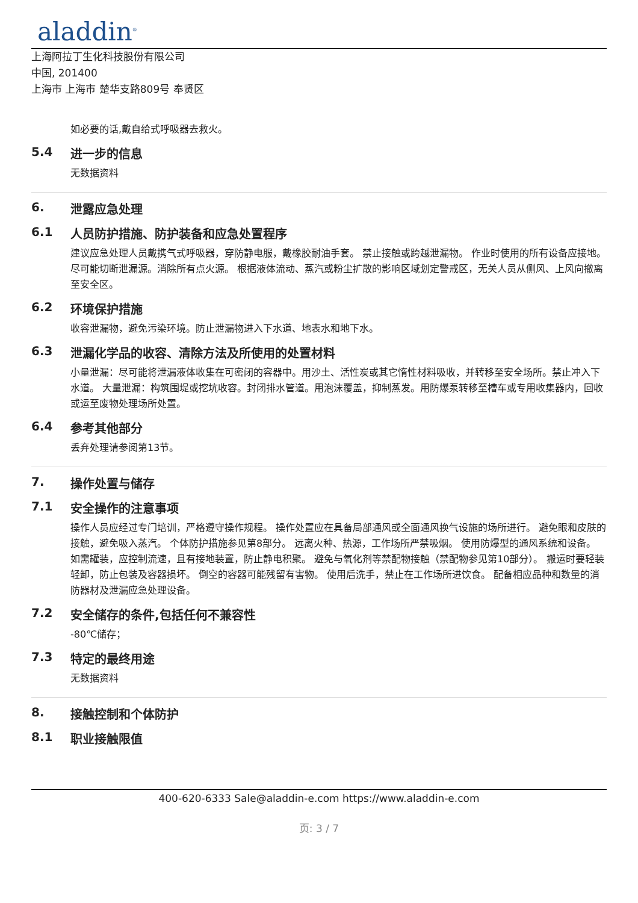aladdin<sup>®</sup>
上海阿拉丁生化科技股份有限公司
中国, 201400
上海市 上海市 楚华支路809号 奉贤区
如必要的话,戴自给式呼吸器去救火。
5.4 进一步的信息
无数据资料
6. 泄露应急处理
6.1 人员防护措施、防护装备和应急处置程序
建议应急处理人员戴携气式呼吸器，穿防静电服，戴橡胶耐油手套。 禁止接触或跨越泄漏物。 作业时使用的所有设备应接地。 尽可能切断泄漏源。消除所有点火源。 根据液体流动、蒸汽或粉尘扩散的影响区域划定警戒区，无关人员从侧风、上风向撤离至安全区。
6.2 环境保护措施
收容泄漏物，避免污染环境。防止泄漏物进入下水道、地表水和地下水。
6.3 泄漏化学品的收容、清除方法及所使用的处置材料
小量泄漏：尽可能将泄漏液体收集在可密闭的容器中。用沙土、活性炭或其它惰性材料吸收，并转移至安全场所。禁止冲入下水道。 大量泄漏：构筑围堤或挖坑收容。封闭排水管道。用泡沫覆盖，抑制蒸发。用防爆泵转移至槽车或专用收集器内，回收或运至废物处理场所处置。
6.4 参考其他部分
丢弃处理请参阅第13节。
7. 操作处置与储存
7.1 安全操作的注意事项
操作人员应经过专门培训，严格遵守操作规程。 操作处置应在具备局部通风或全面通风换气设施的场所进行。 避免眼和皮肤的接触，避免吸入蒸汽。 个体防护措施参见第8部分。 远离火种、热源，工作场所严禁吸烟。 使用防爆型的通风系统和设备。 如需罐装，应控制流速，且有接地装置，防止静电积聚。 避免与氧化剂等禁配物接触（禁配物参见第10部分）。 搬运时要轻装轻卸，防止包装及容器损坏。 倒空的容器可能残留有害物。 使用后洗手，禁止在工作场所进饮食。 配备相应品种和数量的消防器材及泄漏应急处理设备。
7.2 安全储存的条件,包括任何不兼容性
-80℃储存；
7.3 特定的最终用途
无数据资料
8. 接触控制和个体防护
8.1 职业接触限值
400-620-6333 Sale@aladdin-e.com https://www.aladdin-e.com
页: 3 / 7